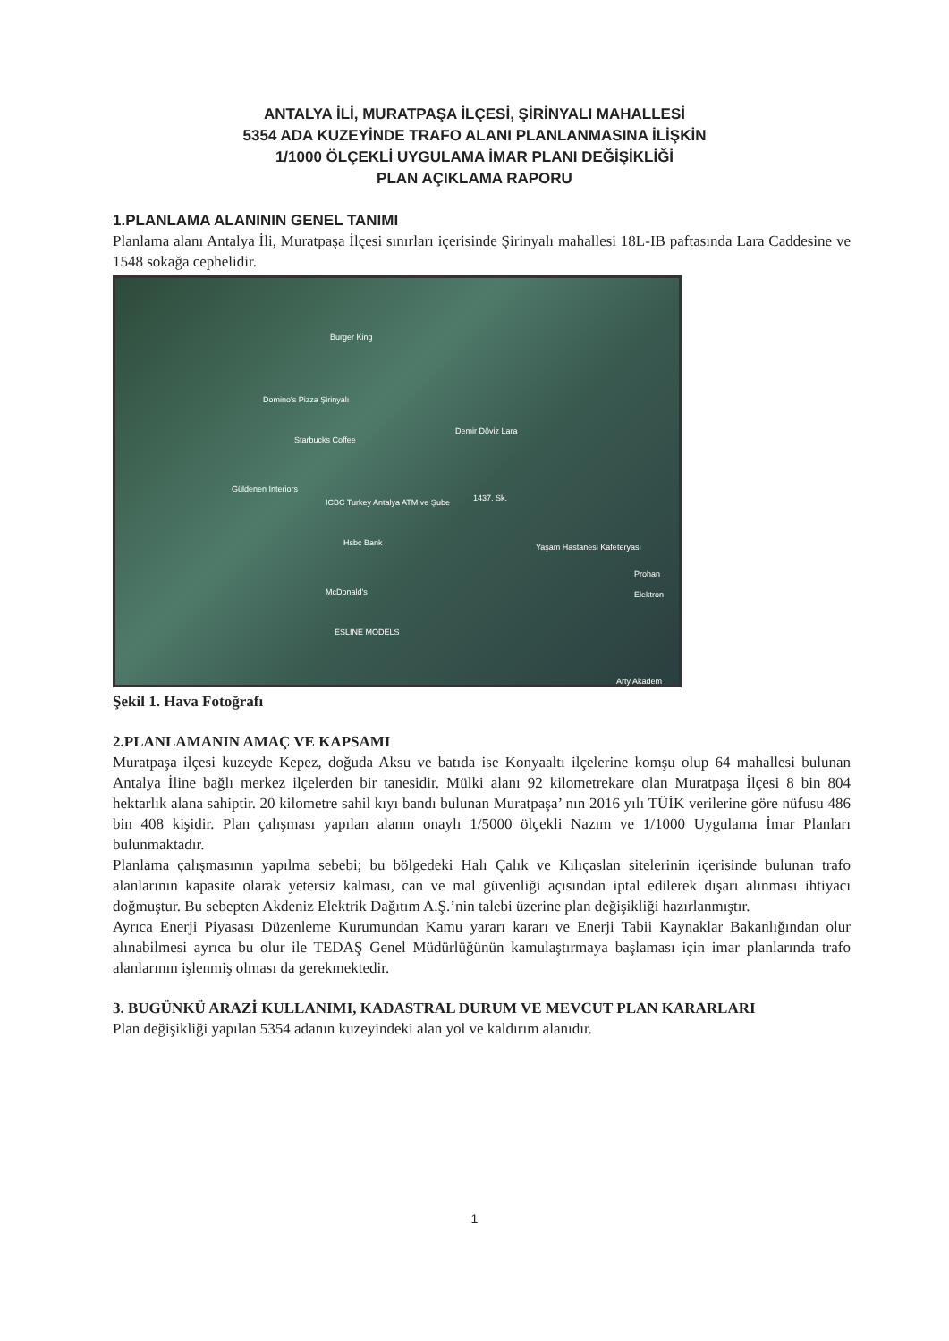ANTALYA İLİ, MURATPAŞA İLÇESİ, ŞİRİNYALI MAHALLESİ
5354 ADA KUZEYİNDE TRAFO ALANI PLANLANMASINA İLİŞKİN
1/1000 ÖLÇEKLİ UYGULAMA İMAR PLANI DEĞİŞİKLİĞİ
PLAN AÇIKLAMA RAPORU
1.PLANLAMA ALANININ GENEL TANIMI
Planlama alanı Antalya İli, Muratpaşa İlçesi sınırları içerisinde Şirinyalı mahallesi 18L-IB paftasında Lara Caddesine ve 1548 sokağa cephelidir.
Burger King
Domino's Pizza Şirinyalı
Starbucks Coffee
Demir Döviz Lara
Güldenen Interiors
ICBC Turkey Antalya ATM ve Şube 1437. Sk.
Hsbc Bank Yaşam Hastanesi Kafeteryası
Prohan Elektron
McDonald's
ESLINE MODELS
Arty Akadem
Şekil 1. Hava Fotoğrafı
2.PLANLAMANIN AMAÇ VE KAPSAMI
Muratpaşa ilçesi kuzeyde Kepez, doğuda Aksu ve batıda ise Konyaaltı ilçelerine komşu olup 64 mahallesi bulunan Antalya İline bağlı merkez ilçelerden bir tanesidir. Mülki alanı 92 kilometrekare olan Muratpaşa İlçesi 8 bin 804 hektarlık alana sahiptir. 20 kilometre sahil kıyı bandı bulunan Muratpaşa’ nın 2016 yılı TÜİK verilerine göre nüfusu 486 bin 408 kişidir. Plan çalışması yapılan alanın onaylı 1/5000 ölçekli Nazım ve 1/1000 Uygulama İmar Planları bulunmaktadır.
Planlama çalışmasının yapılma sebebi; bu bölgedeki Halı Çalık ve Kılıçaslan sitelerinin içerisinde bulunan trafo alanlarının kapasite olarak yetersiz kalması, can ve mal güvenliği açısından iptal edilerek dışarı alınması ihtiyacı doğmuştur. Bu sebepten Akdeniz Elektrik Dağıtım A.Ş.’nin talebi üzerine plan değişikliği hazırlanmıştır.
Ayrıca Enerji Piyasası Düzenleme Kurumundan Kamu yararı kararı ve Enerji Tabii Kaynaklar Bakanlığından olur alınabilmesi ayrıca bu olur ile TEDAŞ Genel Müdürlüğünün kamulaştırmaya başlaması için imar planlarında trafo alanlarının işlenmiş olması da gerekmektedir.
3. BUGÜNKÜ ARAZİ KULLANIMI, KADASTRAL DURUM VE MEVCUT PLAN KARARLARI
Plan değişikliği yapılan 5354 adanın kuzeyindeki alan yol ve kaldırım alanıdır.
1